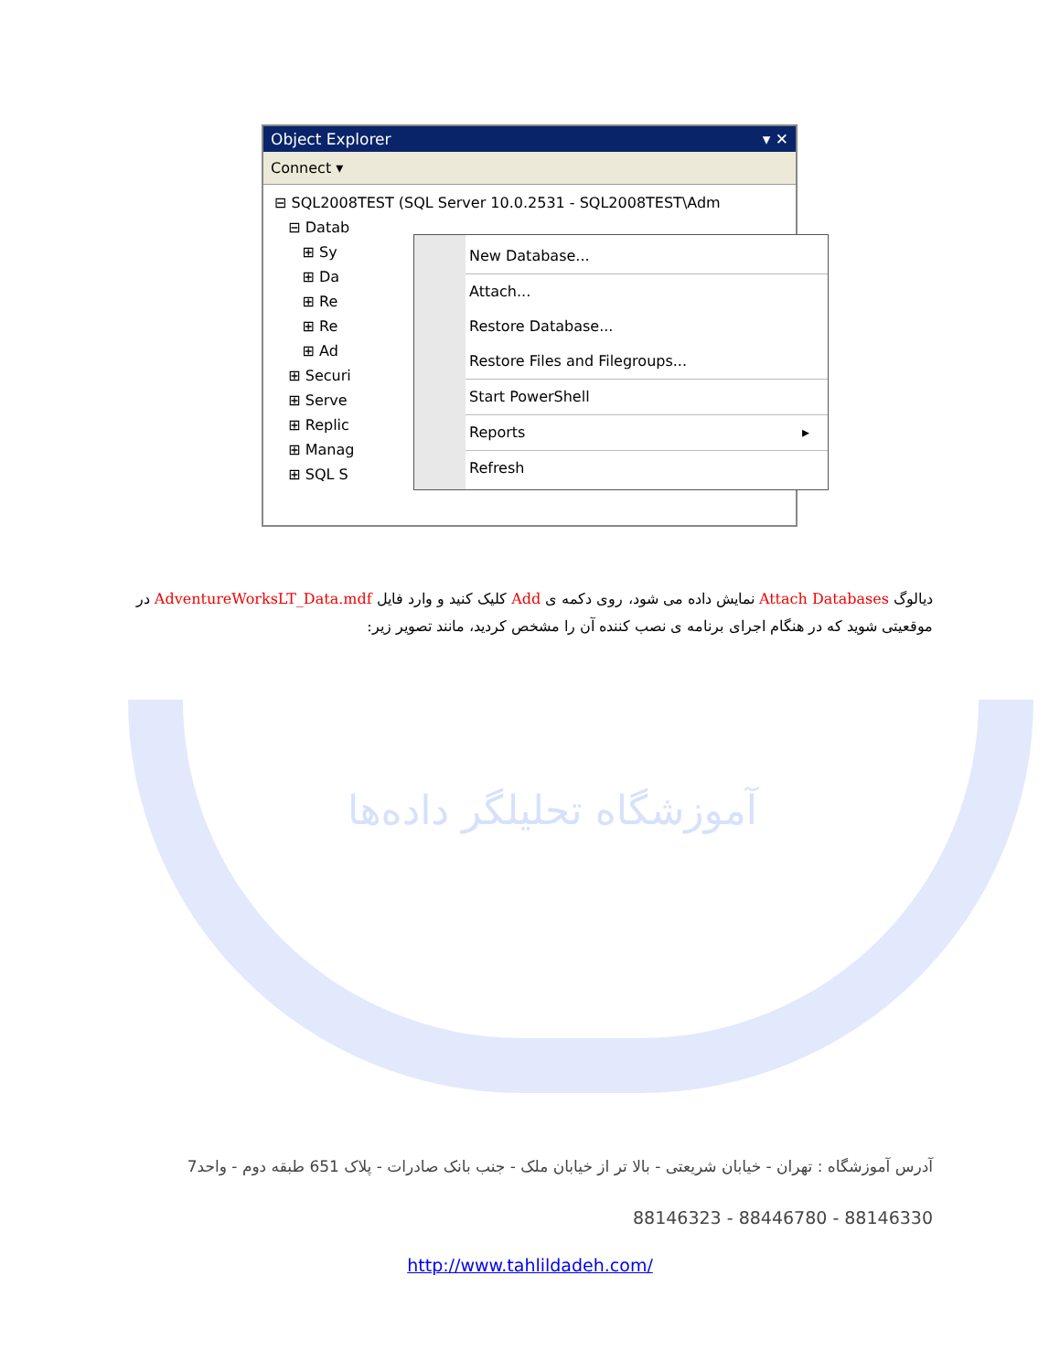Object Explorer ▾ ✕
Connect ▾
⊟ SQL2008TEST (SQL Server 10.0.2531 - SQL2008TEST\Adm
⊟ Datab
⊞ Sy
⊞ Da
⊞ Re
⊞ Re
⊞ Ad
⊞ Securi
⊞ Serve
⊞ Replic
⊞ Manag
⊞ SQL S
New Database...
Attach...
Restore Database...
Restore Files and Filegroups...
Start PowerShell
Reports ▸
Refresh
آموزشگاه تحلیلگر داده‌ها
دیالوگ Attach Databases نمایش داده می شود، روی دکمه ی Add کلیک کنید و وارد فایل AdventureWorksLT_Data.mdf در موقعیتی شوید که در هنگام اجرای برنامه ی نصب کننده آن را مشخص کردید، مانند تصویر زیر:
آدرس آموزشگاه : تهران - خیابان شریعتی - بالا تر از خیابان ملک - جنب بانک صادرات - پلاک 651 طبقه دوم - واحد7
88146323 - 88446780 - 88146330
http://www.tahlildadeh.com/